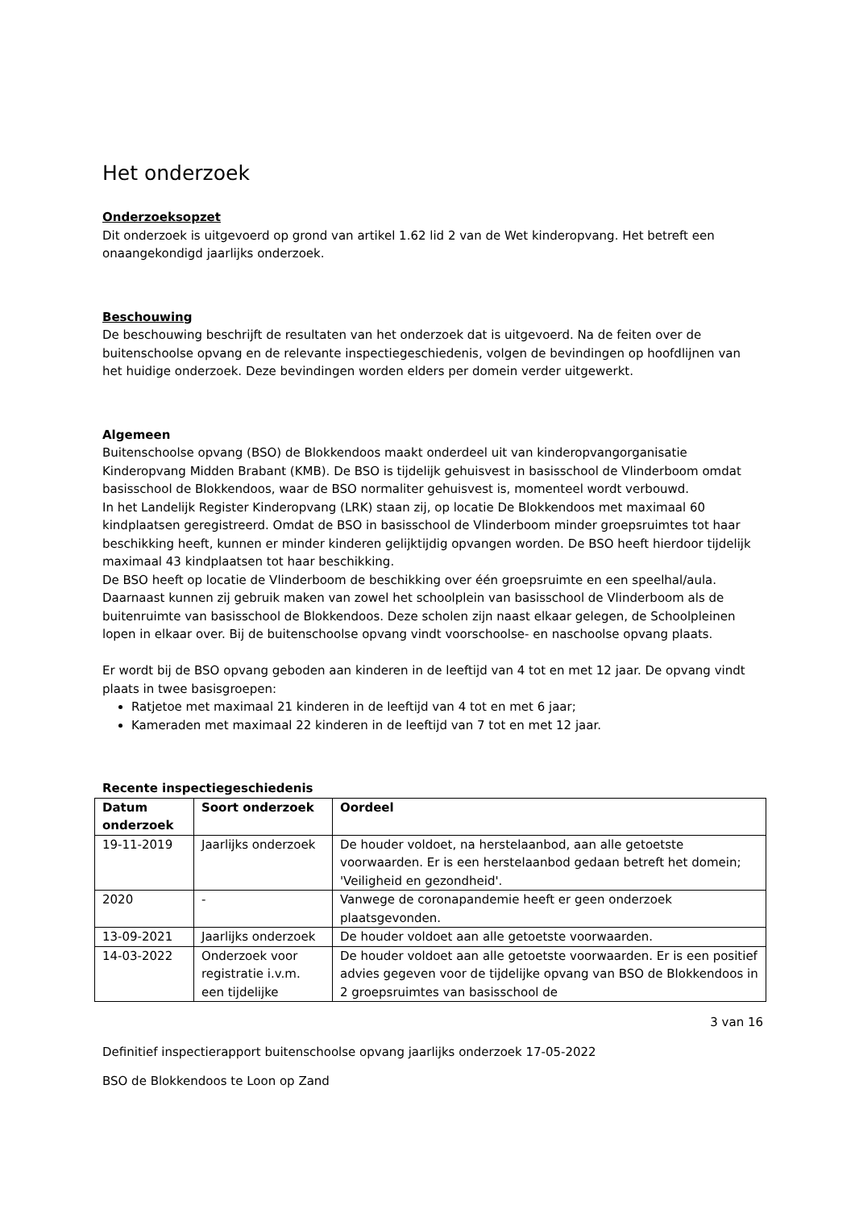Het onderzoek
Onderzoeksopzet
Dit onderzoek is uitgevoerd op grond van artikel 1.62 lid 2 van de Wet kinderopvang. Het betreft een onaangekondigd jaarlijks onderzoek.
Beschouwing
De beschouwing beschrijft de resultaten van het onderzoek dat is uitgevoerd. Na de feiten over de buitenschoolse opvang en de relevante inspectiegeschiedenis, volgen de bevindingen op hoofdlijnen van het huidige onderzoek. Deze bevindingen worden elders per domein verder uitgewerkt.
Algemeen
Buitenschoolse opvang (BSO) de Blokkendoos maakt onderdeel uit van kinderopvangorganisatie Kinderopvang Midden Brabant (KMB). De BSO is tijdelijk gehuisvest in basisschool de Vlinderboom omdat basisschool de Blokkendoos, waar de BSO normaliter gehuisvest is, momenteel wordt verbouwd.
In het Landelijk Register Kinderopvang (LRK) staan zij, op locatie De Blokkendoos met maximaal 60 kindplaatsen geregistreerd. Omdat de BSO in basisschool de Vlinderboom minder groepsruimtes tot haar beschikking heeft, kunnen er minder kinderen gelijktijdig opvangen worden. De BSO heeft hierdoor tijdelijk maximaal 43 kindplaatsen tot haar beschikking.
De BSO heeft op locatie de Vlinderboom de beschikking over één groepsruimte en een speelhal/aula. Daarnaast kunnen zij gebruik maken van zowel het schoolplein van basisschool de Vlinderboom als de buitenruimte van basisschool de Blokkendoos. Deze scholen zijn naast elkaar gelegen, de Schoolpleinen lopen in elkaar over. Bij de buitenschoolse opvang vindt voorschoolse- en naschoolse opvang plaats.
Er wordt bij de BSO opvang geboden aan kinderen in de leeftijd van 4 tot en met 12 jaar. De opvang vindt plaats in twee basisgroepen:
Ratjetoe met maximaal 21 kinderen in de leeftijd van 4 tot en met 6 jaar;
Kameraden met maximaal 22 kinderen in de leeftijd van 7 tot en met 12 jaar.
Recente inspectiegeschiedenis
| Datum onderzoek | Soort onderzoek | Oordeel |
| --- | --- | --- |
| 19-11-2019 | Jaarlijks onderzoek | De houder voldoet, na herstelaanbod, aan alle getoetste voorwaarden. Er is een herstelaanbod gedaan betreft het domein; 'Veiligheid en gezondheid'. |
| 2020 | - | Vanwege de coronapandemie heeft er geen onderzoek plaatsgevonden. |
| 13-09-2021 | Jaarlijks onderzoek | De houder voldoet aan alle getoetste voorwaarden. |
| 14-03-2022 | Onderzoek voor registratie i.v.m. een tijdelijke | De houder voldoet aan alle getoetste voorwaarden. Er is een positief advies gegeven voor de tijdelijke opvang van BSO de Blokkendoos in 2 groepsruimtes van basisschool de |
3 van 16
Definitief inspectierapport buitenschoolse opvang jaarlijks onderzoek 17-05-2022
BSO de Blokkendoos te Loon op Zand